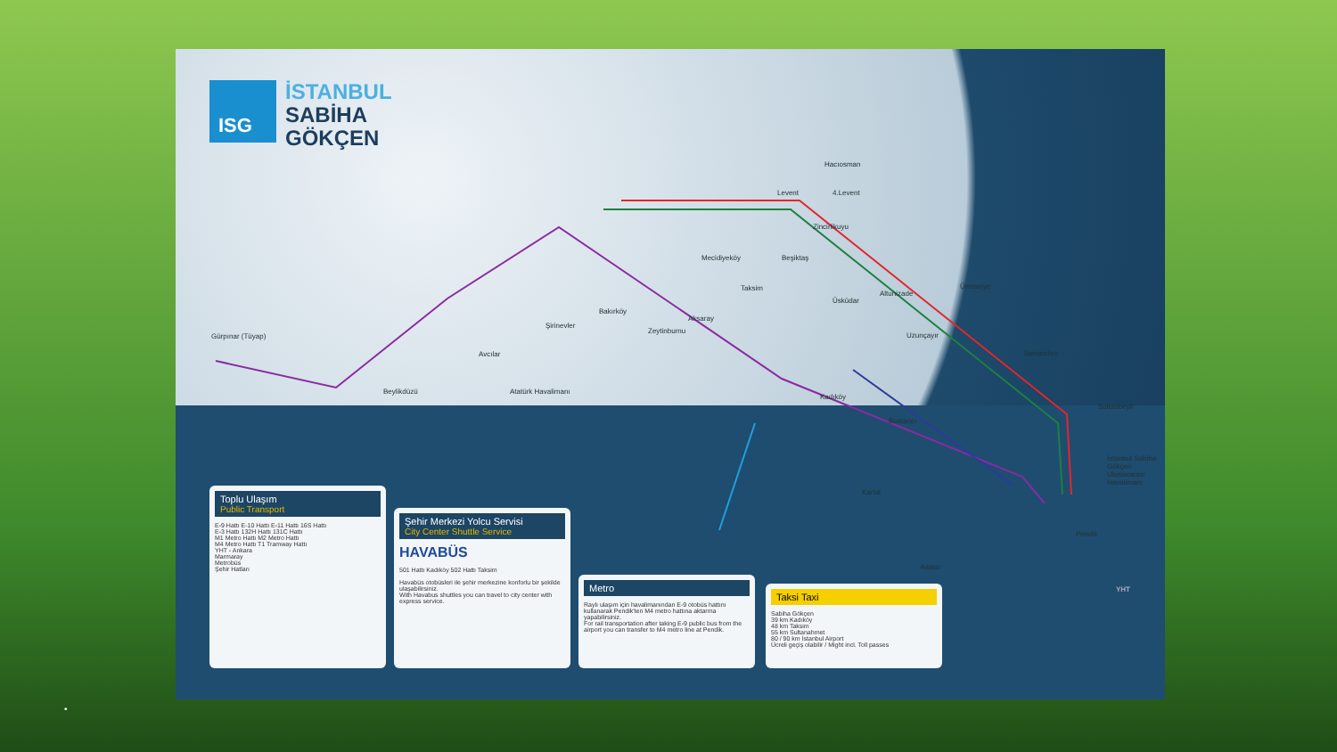ISG
İSTANBUL
SABİHA
GÖKÇEN
Hacıosman
Levent 4.Levent
Zincirlikuyu
Mecidiyeköy Beşiktaş
Taksim
Üsküdar
Altunizade
Ümraniye
Uzunçayır
Bakırköy
Aksaray
Şirinevler
Zeytinburnu
Gürpınar (Tüyap)
Avcılar
Beylikdüzü Atatürk Havalimanı
Samandıra
Kadıköy
Sultanbeyli
Bostancı
İstanbul Sabiha Gökçen Uluslararası Havalimanı
Kartal
Pendik
Adalar
YHT
Toplu Ulaşım
Public Transport
E-9 Hattı E-10 Hattı E-11 Hattı 16S Hattı
E-3 Hattı 132H Hattı 131C Hattı
M1 Metro Hattı M2 Metro Hattı
M4 Metro Hattı T1 Tramway Hattı
YHT - Ankara
Marmaray
Metrobüs
Şehir Hatları
Şehir Merkezi Yolcu Servisi
City Center Shuttle Service
HAVABÜS
501 Hattı Kadıköy 502 Hattı Taksim
Havabüs otobüsleri ile şehir merkezine konforlu bir şekilde ulaşabilirsiniz.
With Havabus shuttles you can travel to city center with express service.
Metro
Raylı ulaşım için havalimanından E-9 otobüs hattını kullanarak Pendik'ten M4 metro hattına aktarma yapabilirsiniz.
For rail transportation after taking E-9 public bus from the airport you can transfer to M4 metro line at Pendik.
Taksi Taxi
Sabiha Gökçen
39 km Kadıköy
48 km Taksim
55 km Sultanahmet
80 / 90 km İstanbul Airport
Ücreli geçiş olabilir / Might incl. Toll passes
•